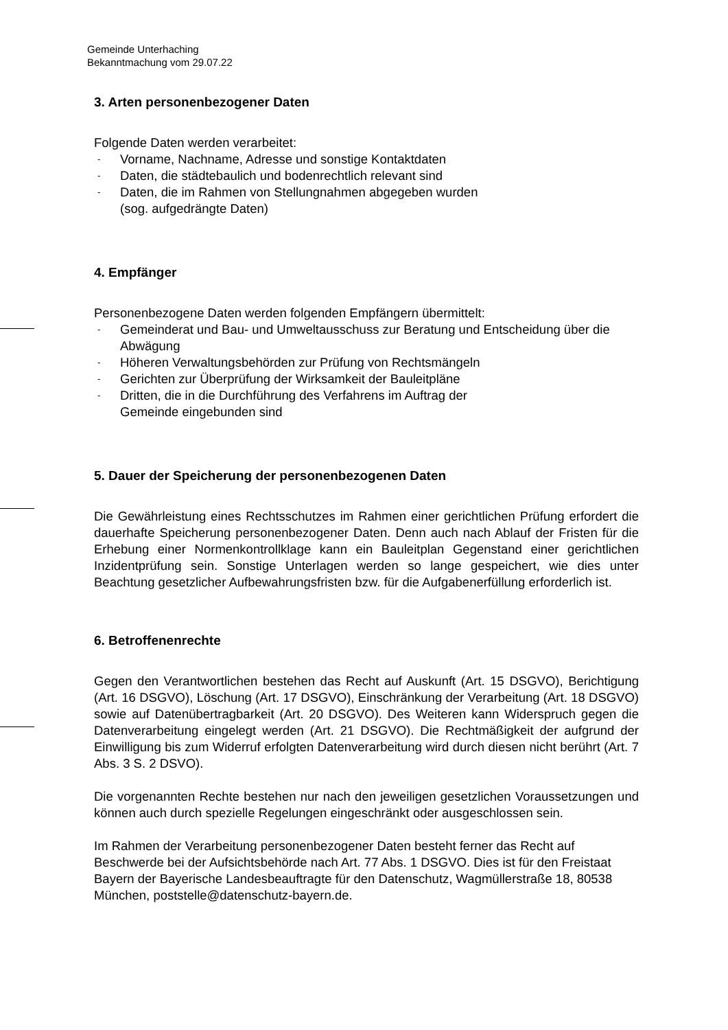Gemeinde Unterhaching
Bekanntmachung vom 29.07.22
3. Arten personenbezogener Daten
Folgende Daten werden verarbeitet:
- Vorname, Nachname, Adresse und sonstige Kontaktdaten
- Daten, die städtebaulich und bodenrechtlich relevant sind
- Daten, die im Rahmen von Stellungnahmen abgegeben wurden
(sog. aufgedrängte Daten)
4. Empfänger
Personenbezogene Daten werden folgenden Empfängern übermittelt:
- Gemeinderat und Bau- und Umweltausschuss zur Beratung und Entscheidung über die Abwägung
- Höheren Verwaltungsbehörden zur Prüfung von Rechtsmängeln
- Gerichten zur Überprüfung der Wirksamkeit der Bauleitpläne
- Dritten, die in die Durchführung des Verfahrens im Auftrag der
Gemeinde eingebunden sind
5. Dauer der Speicherung der personenbezogenen Daten
Die Gewährleistung eines Rechtsschutzes im Rahmen einer gerichtlichen Prüfung erfordert die dauerhafte Speicherung personenbezogener Daten. Denn auch nach Ablauf der Fristen für die Erhebung einer Normenkontrollklage kann ein Bauleitplan Gegenstand einer gerichtlichen Inzidentprüfung sein. Sonstige Unterlagen werden so lange gespeichert, wie dies unter Beachtung gesetzlicher Aufbewahrungsfristen bzw. für die Aufgabenerfüllung erforderlich ist.
6. Betroffenenrechte
Gegen den Verantwortlichen bestehen das Recht auf Auskunft (Art. 15 DSGVO), Berichtigung (Art. 16 DSGVO), Löschung (Art. 17 DSGVO), Einschränkung der Verarbeitung (Art. 18 DSGVO) sowie auf Datenübertragbarkeit (Art. 20 DSGVO). Des Weiteren kann Widerspruch gegen die Datenverarbeitung eingelegt werden (Art. 21 DSGVO). Die Rechtmäßigkeit der aufgrund der Einwilligung bis zum Widerruf erfolgten Datenverarbeitung wird durch diesen nicht berührt (Art. 7 Abs. 3 S. 2 DSVO).
Die vorgenannten Rechte bestehen nur nach den jeweiligen gesetzlichen Voraussetzungen und können auch durch spezielle Regelungen eingeschränkt oder ausgeschlossen sein.
Im Rahmen der Verarbeitung personenbezogener Daten besteht ferner das Recht auf Beschwerde bei der Aufsichtsbehörde nach Art. 77 Abs. 1 DSGVO. Dies ist für den Freistaat Bayern der Bayerische Landesbeauftragte für den Datenschutz, Wagmüllerstraße 18, 80538 München, poststelle@datenschutz-bayern.de.